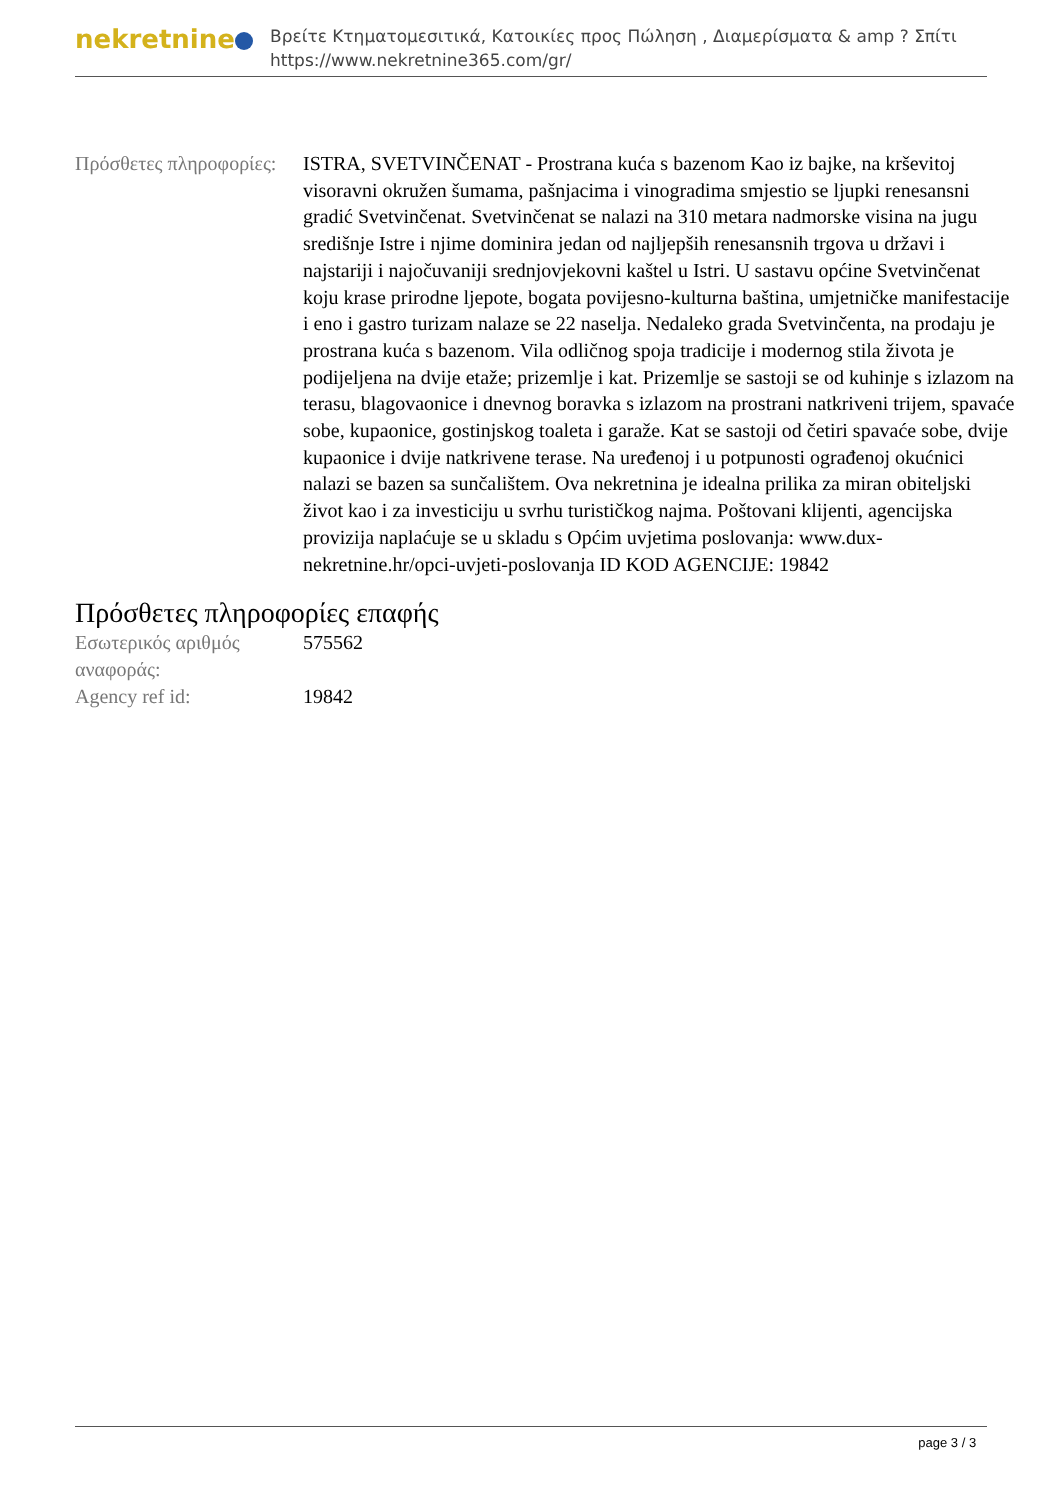nekretnine
Βρείτε Κτηματομεσιτικά, Κατοικίες προς Πώληση , Διαμερίσματα & amp ? Σπίτι
https://www.nekretnine365.com/gr/
| Πρόσθετες πληροφορίες: | ISTRA, SVETVINČENAT - Prostrana kuća s bazenom Kao iz bajke, na krševitoj visoravni okružen šumama, pašnjacima i vinogradima smjestio se ljupki renesansni gradić Svetvinčenat. Svetvinčenat se nalazi na 310 metara nadmorske visina na jugu središnje Istre i njime dominira jedan od najljepših renesansnih trgova u državi i najstariji i najočuvaniji srednjovjekovni kaštel u Istri. U sastavu općine Svetvinčenat koju krase prirodne ljepote, bogata povijesno-kulturna baština, umjetničke manifestacije i eno i gastro turizam nalaze se 22 naselja. Nedaleko grada Svetvinčenta, na prodaju je prostrana kuća s bazenom. Vila odličnog spoja tradicije i modernog stila života je podijeljena na dvije etaže; prizemlje i kat. Prizemlje se sastoji se od kuhinje s izlazom na terasu, blagovaonice i dnevnog boravka s izlazom na prostrani natkriveni trijem, spavaće sobe, kupaonice, gostinjskog toaleta i garaže. Kat se sastoji od četiri spavaće sobe, dvije kupaonice i dvije natkrivene terase. Na uređenoj i u potpunosti ograđenoj okućnici nalazi se bazen sa sunčalištem. Ova nekretnina je idealna prilika za miran obiteljski život kao i za investiciju u svrhu turističkog najma. Poštovani klijenti, agencijska provizija naplaćuje se u skladu s Općim uvjetima poslovanja: www.dux-nekretnine.hr/opci-uvjeti-poslovanja ID KOD AGENCIJE: 19842 |
Πρόσθετες πληροφορίες επαφής
| Εσωτερικός αριθμός αναφοράς: | 575562 |
| Agency ref id: | 19842 |
page 3 / 3